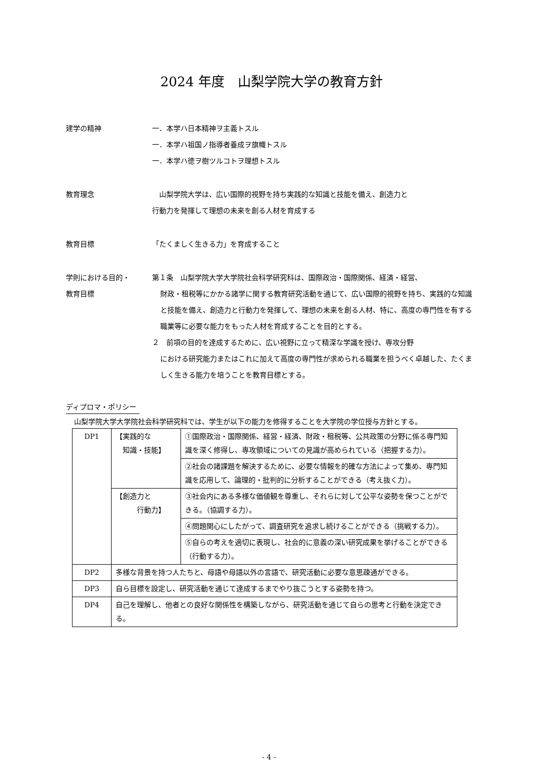2024 年度　山梨学院大学の教育方針
建学の精神 一．本学ハ日本精神ヲ主義トスル
一．本学ハ祖国ノ指導者養成ヲ旗幟トスル
一．本学ハ徳ヲ樹ツルコトヲ理想トスル
教育理念 　山梨学院大学は、広い国際的視野を持ち実践的な知識と技能を備え、創造力と
行動力を発揮して理想の未来を創る人材を育成する
教育目標 「たくましく生きる力」を育成すること
学則における目的・
教育目標
第１条　山梨学院大学大学院社会科学研究科は、国際政治・国際関係、経済・経営、
財政・租税等にかかる諸学に関する教育研究活動を通じて、広い国際的視野を持ち、実践的な知識と技能を備え、創造力と行動力を発揮して、理想の未来を創る人材、特に、高度の専門性を有する職業等に必要な能力をもった人材を育成することを目的とする。
２　前項の目的を達成するために、広い視野に立って精深な学識を授け、専攻分野
における研究能力またはこれに加えて高度の専門性が求められる職業を担うべく卓越した、たくましく生きる能力を培うことを教育目標とする。
ディプロマ・ポリシー
山梨学院大学大学院社会科学研究科では、学生が以下の能力を修得することを大学院の学位授与方針とする。
| DP1 | 【実践的な 知識・技能】 | ①国際政治・国際関係、経営・経済、財政・租税等、公共政策の分野に係る専門知識を深く修得し、専攻領域についての見識が高められている（把握する力）。 |
| | | ②社会の諸課題を解決するために、必要な情報を的確な方法によって集め、専門知識を応用して、論理的・批判的に分析することができる（考え抜く力）。 |
| | 【創造力と 行動力】 | ③社会内にある多様な価値観を尊重し、それらに対して公平な姿勢を保つことができる。（協調する力）。 |
| | | ④問題関心にしたがって、調査研究を追求し続けることができる（挑戦する力）。 |
| | | ⑤自らの考えを適切に表現し、社会的に意義の深い研究成果を挙げることができる（行動する力）。 |
| DP2 | 多様な背景を持つ人たちと、母語や母語以外の言語で、研究活動に必要な意思疎通ができる。 | |
| DP3 | 自ら目標を設定し、研究活動を通じて達成するまでやり抜こうとする姿勢を持つ。 | |
| DP4 | 自己を理解し、他者との良好な関係性を構築しながら、研究活動を通じて自らの思考と行動を決定できる。 | |
- 4 -